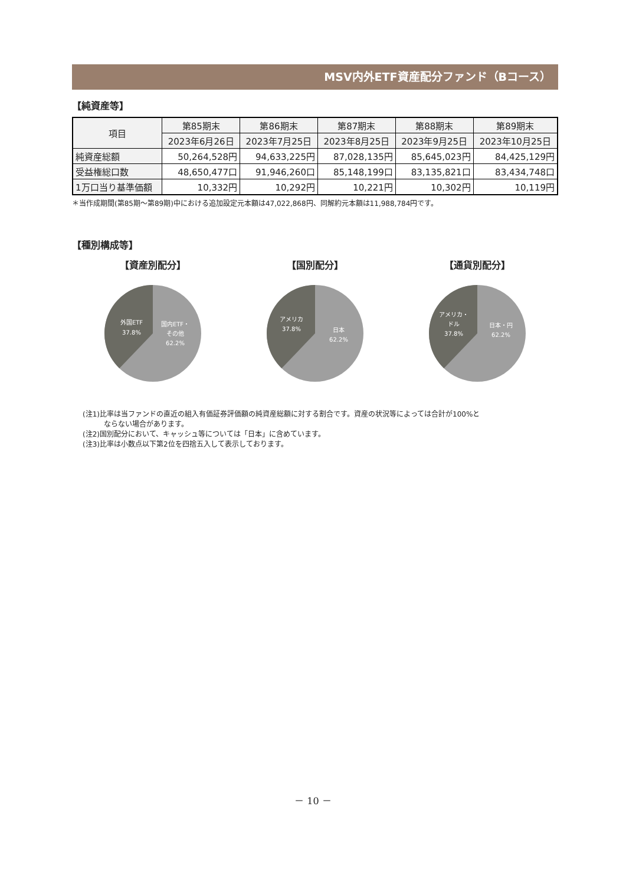MSV内外ETF資産配分ファンド（Bコース）
【純資産等】
| 項目 | 第85期末 | 第86期末 | 第87期末 | 第88期末 | 第89期末 |
| --- | --- | --- | --- | --- | --- |
| | 2023年6月26日 | 2023年7月25日 | 2023年8月25日 | 2023年9月25日 | 2023年10月25日 |
| 純資産総額 | 50,264,528円 | 94,633,225円 | 87,028,135円 | 85,645,023円 | 84,425,129円 |
| 受益権総口数 | 48,650,477口 | 91,946,260口 | 85,148,199口 | 83,135,821口 | 83,434,748口 |
| 1万口当り基準価額 | 10,332円 | 10,292円 | 10,221円 | 10,302円 | 10,119円 |
＊当作成期間(第85期～第89期)中における追加設定元本額は47,022,868円、同解約元本額は11,988,784円です。
【種別構成等】
【資産別配分】
外国ETF
37.8%
国内ETF・
その他
62.2%
【国別配分】
アメリカ
37.8%
日本
62.2%
【通貨別配分】
アメリカ・
ドル
37.8%
日本・円
62.2%
(注1)比率は当ファンドの直近の組入有価証券評価額の純資産総額に対する割合です。資産の状況等によっては合計が100%と
　　　ならない場合があります。
(注2)国別配分において、キャッシュ等については「日本」に含めています。
(注3)比率は小数点以下第2位を四捨五入して表示しております。
－ 10 －